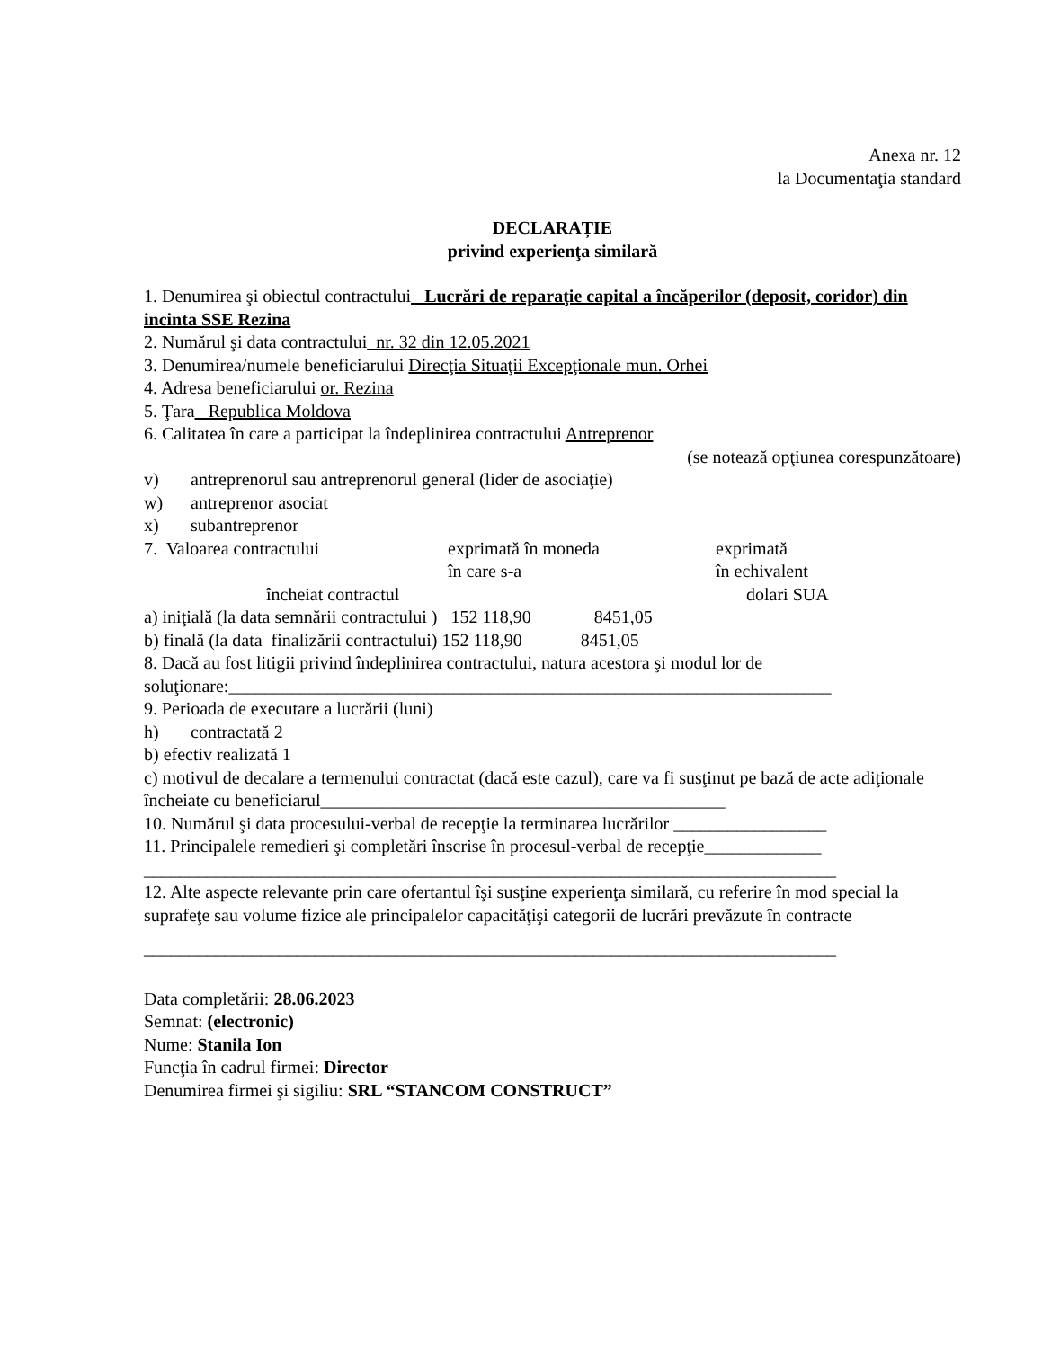Anexa nr. 12
la Documentaţia standard
DECLARAȚIE
privind experienţa similară
1. Denumirea şi obiectul contractului_ Lucrări de reparaţie capital a încăperilor (deposit, coridor) din incinta SSE Rezina
2. Numărul şi data contractului_nr. 32 din 12.05.2021
3. Denumirea/numele beneficiarului Direcţia Situaţii Excepţionale mun. Orhei
4. Adresa beneficiarului or. Rezina
5. Ţara_ Republica Moldova
6. Calitatea în care a participat la îndeplinirea contractului Antreprenor
(se notează opţiunea corespunzătoare)
v) antreprenorul sau antreprenorul general (lider de asociaţie)
w) antreprenor asociat
x) subantreprenor
7. Valoarea contractului exprimată în moneda
în care s-a
exprimată
în echivalent
încheiat contractul dolari SUA
a) iniţială (la data semnării contractului ) 152 118,90 8451,05
b) finală (la data finalizării contractului) 152 118,90 8451,05
8. Dacă au fost litigii privind îndeplinirea contractului, natura acestora şi modul lor de soluţionare:___________________________________________________________________
9. Perioada de executare a lucrării (luni)
h) contractată 2
b) efectiv realizată 1
c) motivul de decalare a termenului contractat (dacă este cazul), care va fi susţinut pe bază de acte adiţionale încheiate cu beneficiarul_____________________________________________
10. Numărul şi data procesului-verbal de recepţie la terminarea lucrărilor _________________
11. Principalele remedieri şi completări înscrise în procesul-verbal de recepţie_____________
_____________________________________________________________________________
12. Alte aspecte relevante prin care ofertantul îşi susţine experienţa similară, cu referire în mod special la suprafeţe sau volume fizice ale principalelor capacităţişi categorii de lucrări prevăzute în contracte
_____________________________________________________________________________
Data completării: 28.06.2023
Semnat: (electronic)
Nume: Stanila Ion
Funcţia în cadrul firmei: Director
Denumirea firmei şi sigiliu: SRL “STANCOM CONSTRUCT”